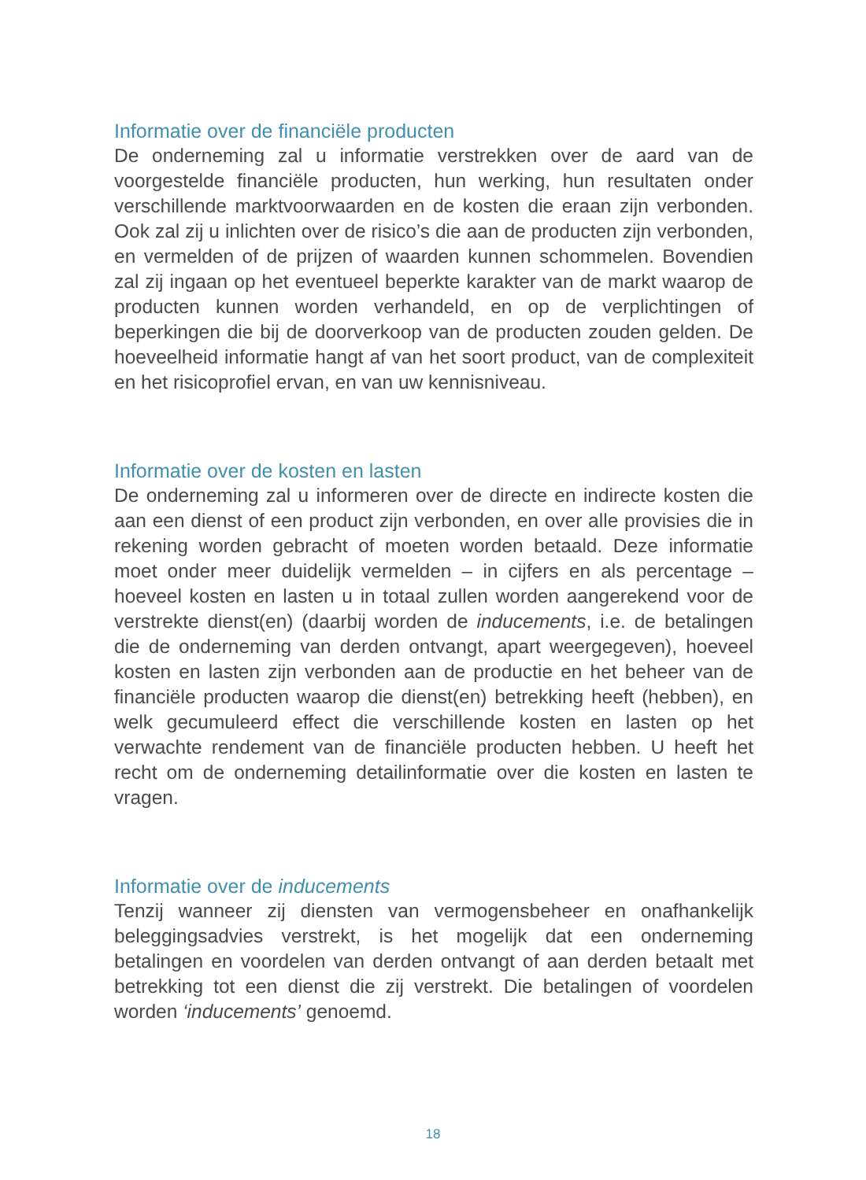Informatie over de financiële producten
De onderneming zal u informatie verstrekken over de aard van de voorgestelde financiële producten, hun werking, hun resultaten onder verschillende marktvoorwaarden en de kosten die eraan zijn verbonden. Ook zal zij u inlichten over de risico’s die aan de producten zijn verbonden, en vermelden of de prijzen of waarden kunnen schommelen. Bovendien zal zij ingaan op het eventueel beperkte karakter van de markt waarop de producten kunnen worden verhandeld, en op de verplichtingen of beperkingen die bij de doorverkoop van de producten zouden gelden. De hoeveelheid informatie hangt af van het soort product, van de complexiteit en het risicoprofiel ervan, en van uw kennisniveau.
Informatie over de kosten en lasten
De onderneming zal u informeren over de directe en indirecte kosten die aan een dienst of een product zijn verbonden, en over alle provisies die in rekening worden gebracht of moeten worden betaald. Deze informatie moet onder meer duidelijk vermelden – in cijfers en als percentage – hoeveel kosten en lasten u in totaal zullen worden aangerekend voor de verstrekte dienst(en) (daarbij worden de inducements, i.e. de betalingen die de onderneming van derden ontvangt, apart weergegeven), hoeveel kosten en lasten zijn verbonden aan de productie en het beheer van de financiële producten waarop die dienst(en) betrekking heeft (hebben), en welk gecumuleerd effect die verschillende kosten en lasten op het verwachte rendement van de financiële producten hebben. U heeft het recht om de onderneming detailinformatie over die kosten en lasten te vragen.
Informatie over de inducements
Tenzij wanneer zij diensten van vermogensbeheer en onafhankelijk beleggingsadvies verstrekt, is het mogelijk dat een onderneming betalingen en voordelen van derden ontvangt of aan derden betaalt met betrekking tot een dienst die zij verstrekt. Die betalingen of voordelen worden ‘inducements’ genoemd.
18